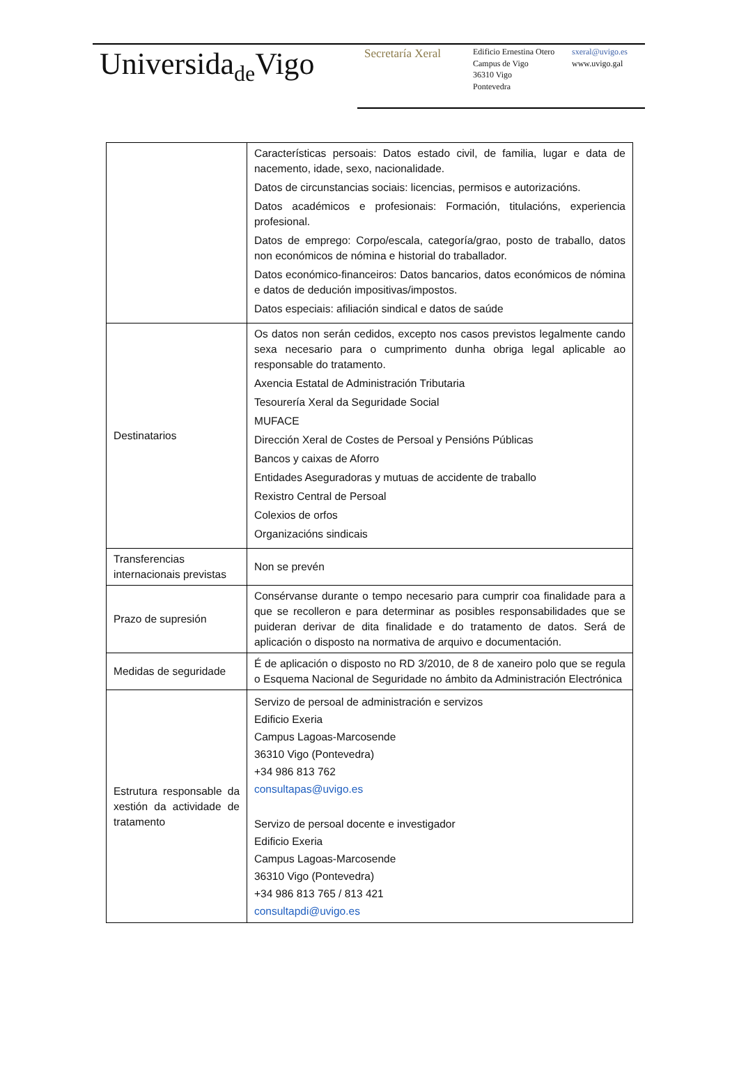Universidade Vigo
Secretaría Xeral
Edificio Ernestina Otero
Campus de Vigo
36310 Vigo
Pontevedra
sxeral@uvigo.es
www.uvigo.gal
| | Características persoais: Datos estado civil, de familia, lugar e data de nacemento, idade, sexo, nacionalidade. Datos de circunstancias sociais: licencias, permisos e autorizacións. Datos académicos e profesionais: Formación, titulacións, experiencia profesional. Datos de emprego: Corpo/escala, categoría/grao, posto de traballo, datos non económicos de nómina e historial do traballador. Datos económico-financeiros: Datos bancarios, datos económicos de nómina e datos de dedución impositivas/impostos. Datos especiais: afiliación sindical e datos de saúde |
| Destinatarios | Os datos non serán cedidos, excepto nos casos previstos legalmente cando sexa necesario para o cumprimento dunha obriga legal aplicable ao responsable do tratamento. Axencia Estatal de Administración Tributaria Tesourería Xeral da Seguridade Social MUFACE Dirección Xeral de Costes de Persoal y Pensións Públicas Bancos y caixas de Aforro Entidades Aseguradoras y mutuas de accidente de traballo Rexistro Central de Persoal Colexios de orfos Organizacións sindicais |
| Transferencias internacionais previstas | Non se prevén |
| Prazo de supresión | Consérvanse durante o tempo necesario para cumprir coa finalidade para a que se recolleron e para determinar as posibles responsabilidades que se puideran derivar de dita finalidade e do tratamento de datos. Será de aplicación o disposto na normativa de arquivo e documentación. |
| Medidas de seguridade | É de aplicación o disposto no RD 3/2010, de 8 de xaneiro polo que se regula o Esquema Nacional de Seguridade no ámbito da Administración Electrónica |
| Estrutura responsable da xestión da actividade de tratamento | Servizo de persoal de administración e servizos Edificio Exeria Campus Lagoas-Marcosende 36310 Vigo (Pontevedra) +34 986 813 762 consultapas@uvigo.es Servizo de persoal docente e investigador Edificio Exeria Campus Lagoas-Marcosende 36310 Vigo (Pontevedra) +34 986 813 765 / 813 421 consultapdi@uvigo.es |